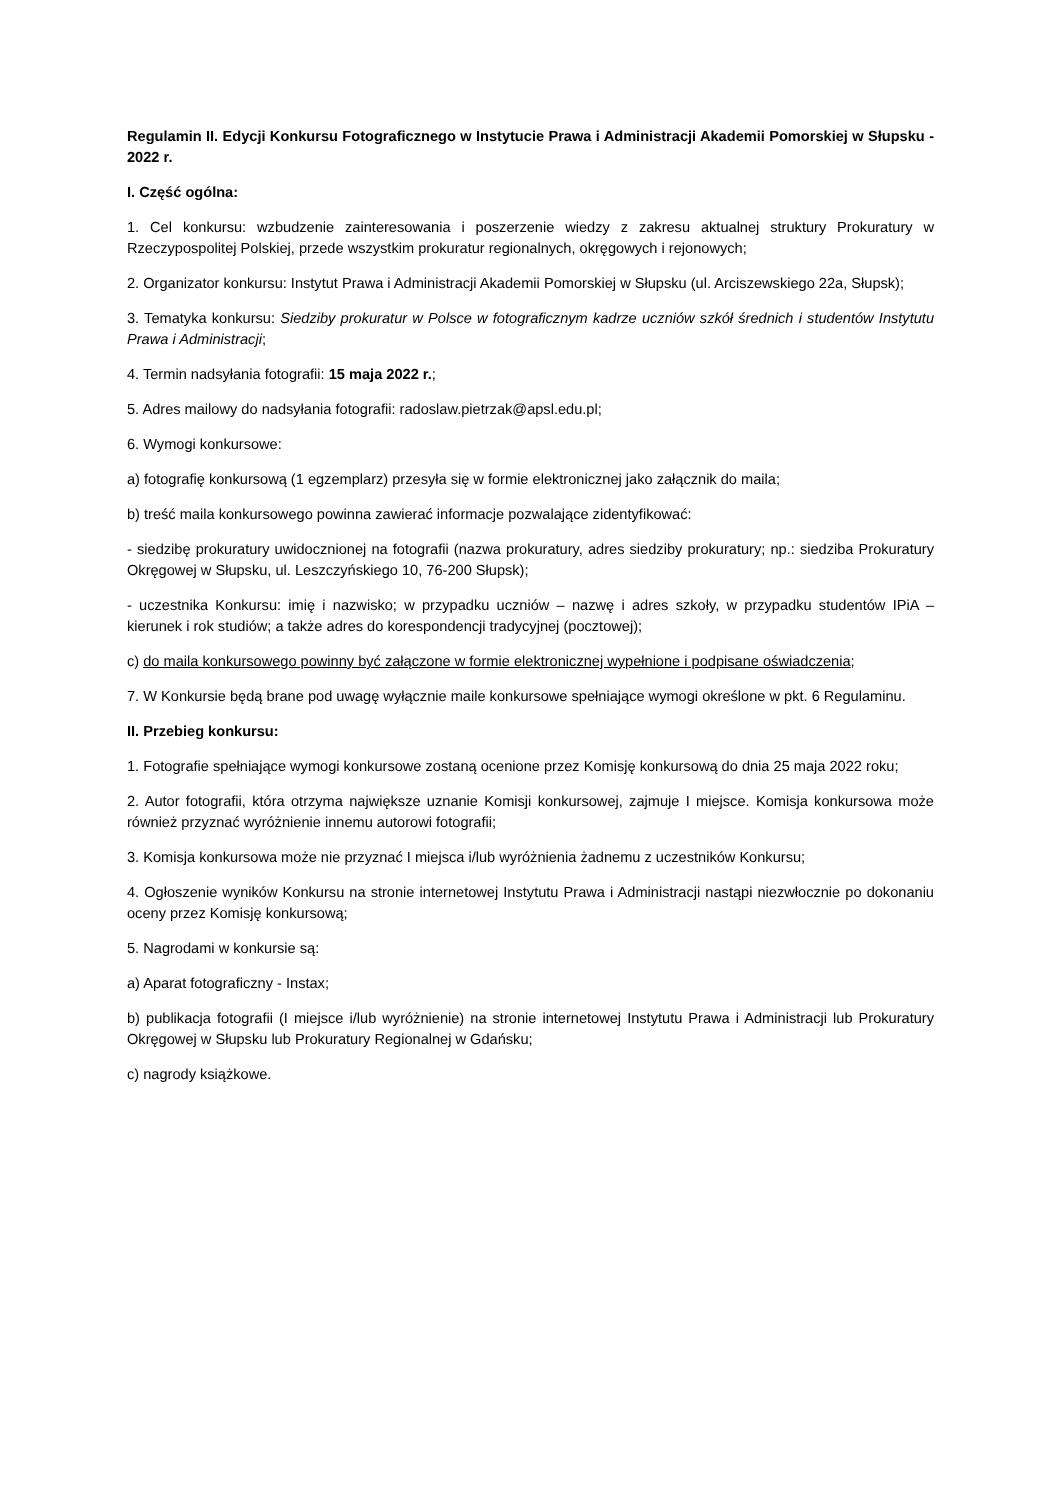Regulamin II. Edycji Konkursu Fotograficznego w Instytucie Prawa i Administracji Akademii Pomorskiej w Słupsku - 2022 r.
I. Część ogólna:
1. Cel konkursu: wzbudzenie zainteresowania i poszerzenie wiedzy z zakresu aktualnej struktury Prokuratury w Rzeczypospolitej Polskiej, przede wszystkim prokuratur regionalnych, okręgowych i rejonowych;
2. Organizator konkursu: Instytut Prawa i Administracji Akademii Pomorskiej w Słupsku (ul. Arciszewskiego 22a, Słupsk);
3. Tematyka konkursu: Siedziby prokuratur w Polsce w fotograficznym kadrze uczniów szkół średnich i studentów Instytutu Prawa i Administracji;
4. Termin nadsyłania fotografii: 15 maja 2022 r.;
5. Adres mailowy do nadsyłania fotografii: radoslaw.pietrzak@apsl.edu.pl;
6. Wymogi konkursowe:
a) fotografię konkursową (1 egzemplarz) przesyła się w formie elektronicznej jako załącznik do maila;
b) treść maila konkursowego powinna zawierać informacje pozwalające zidentyfikować:
- siedzibę prokuratury uwidocznionej na fotografii (nazwa prokuratury, adres siedziby prokuratury; np.: siedziba Prokuratury Okręgowej w Słupsku, ul. Leszczyńskiego 10, 76-200 Słupsk);
- uczestnika Konkursu: imię i nazwisko; w przypadku uczniów – nazwę i adres szkoły, w przypadku studentów IPiA – kierunek i rok studiów; a także adres do korespondencji tradycyjnej (pocztowej);
c) do maila konkursowego powinny być załączone w formie elektronicznej wypełnione i podpisane oświadczenia;
7. W Konkursie będą brane pod uwagę wyłącznie maile konkursowe spełniające wymogi określone w pkt. 6 Regulaminu.
II. Przebieg konkursu:
1. Fotografie spełniające wymogi konkursowe zostaną ocenione przez Komisję konkursową do dnia 25 maja 2022 roku;
2. Autor fotografii, która otrzyma największe uznanie Komisji konkursowej, zajmuje I miejsce. Komisja konkursowa może również przyznać wyróżnienie innemu autorowi fotografii;
3. Komisja konkursowa może nie przyznać I miejsca i/lub wyróżnienia żadnemu z uczestników Konkursu;
4. Ogłoszenie wyników Konkursu na stronie internetowej Instytutu Prawa i Administracji nastąpi niezwłocznie po dokonaniu oceny przez Komisję konkursową;
5. Nagrodami w konkursie są:
a) Aparat fotograficzny - Instax;
b) publikacja fotografii (I miejsce i/lub wyróżnienie) na stronie internetowej Instytutu Prawa i Administracji lub Prokuratury Okręgowej w Słupsku lub Prokuratury Regionalnej w Gdańsku;
c) nagrody książkowe.